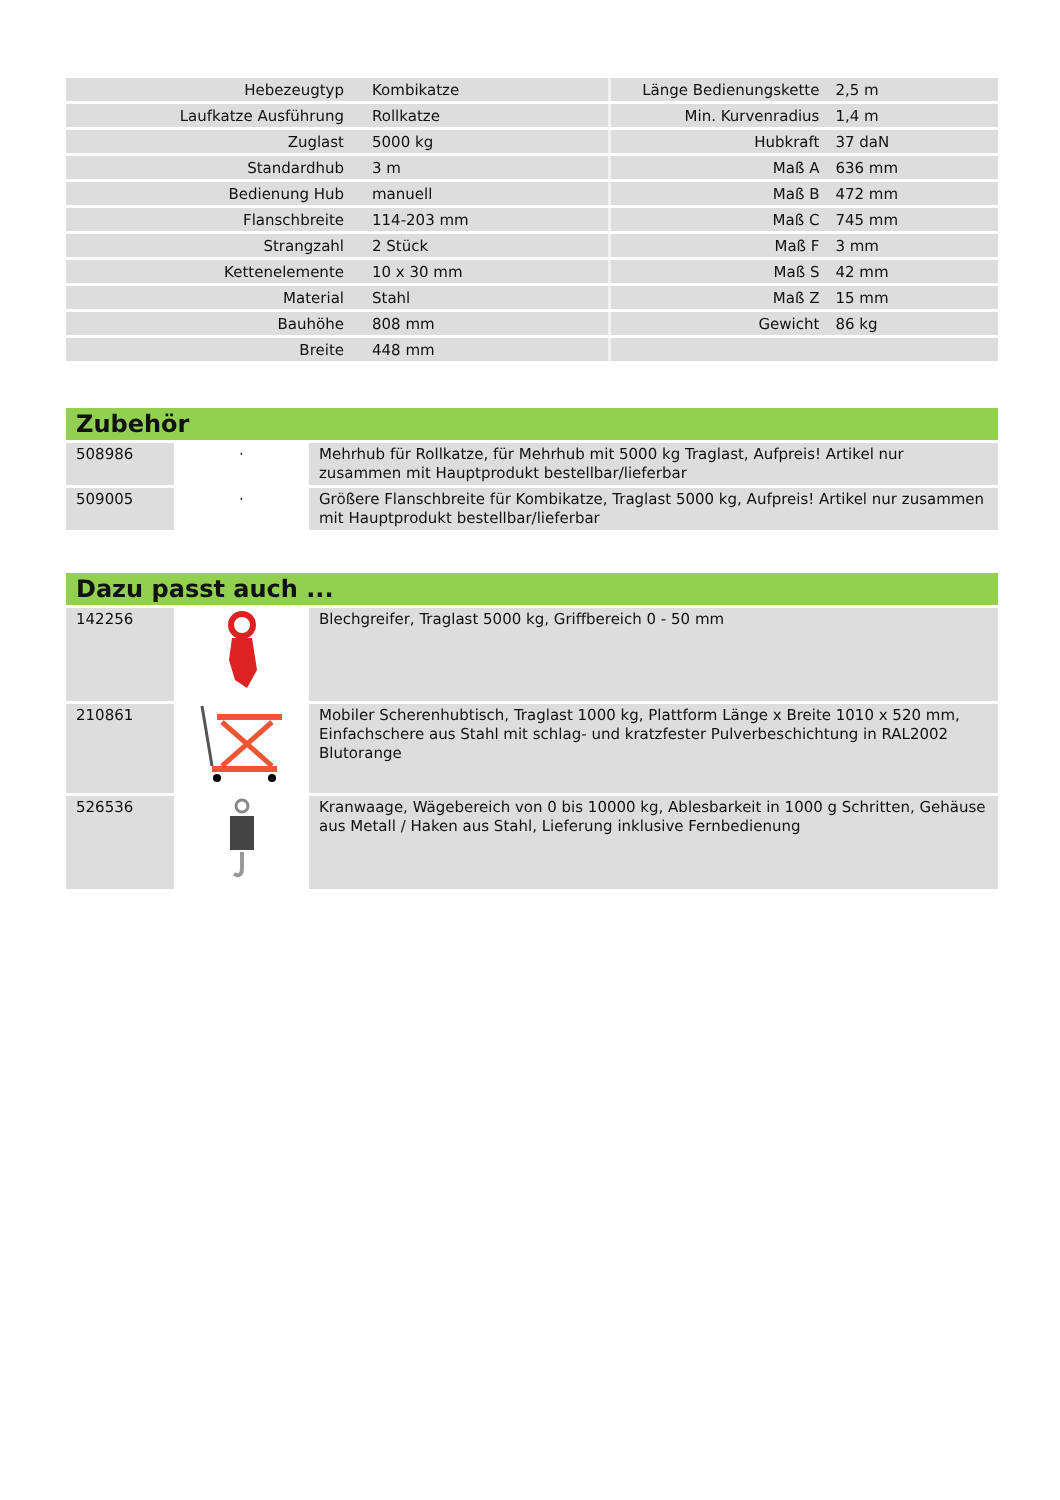| Hebezeugtyp | Kombikatze | Länge Bedienungskette | 2,5 m |
| Laufkatze Ausführung | Rollkatze | Min. Kurvenradius | 1,4 m |
| Zuglast | 5000 kg | Hubkraft | 37 daN |
| Standardhub | 3 m | Maß A | 636 mm |
| Bedienung Hub | manuell | Maß B | 472 mm |
| Flanschbreite | 114-203 mm | Maß C | 745 mm |
| Strangzahl | 2 Stück | Maß F | 3 mm |
| Kettenelemente | 10 x 30 mm | Maß S | 42 mm |
| Material | Stahl | Maß Z | 15 mm |
| Bauhöhe | 808 mm | Gewicht | 86 kg |
| Breite | 448 mm | | |
Zubehör
| 508986 | · | Mehrhub für Rollkatze, für Mehrhub mit 5000 kg Traglast, Aufpreis! Artikel nur zusammen mit Hauptprodukt bestellbar/lieferbar |
| 509005 | · | Größere Flanschbreite für Kombikatze, Traglast 5000 kg, Aufpreis! Artikel nur zusammen mit Hauptprodukt bestellbar/lieferbar |
Dazu passt auch ...
| 142256 | | Blechgreifer, Traglast 5000 kg, Griffbereich 0 - 50 mm |
| 210861 | | Mobiler Scherenhubtisch, Traglast 1000 kg, Plattform Länge x Breite 1010 x 520 mm, Einfachschere aus Stahl mit schlag- und kratzfester Pulverbeschichtung in RAL2002 Blutorange |
| 526536 | | Kranwaage, Wägebereich von 0 bis 10000 kg, Ablesbarkeit in 1000 g Schritten, Gehäuse aus Metall / Haken aus Stahl, Lieferung inklusive Fernbedienung |